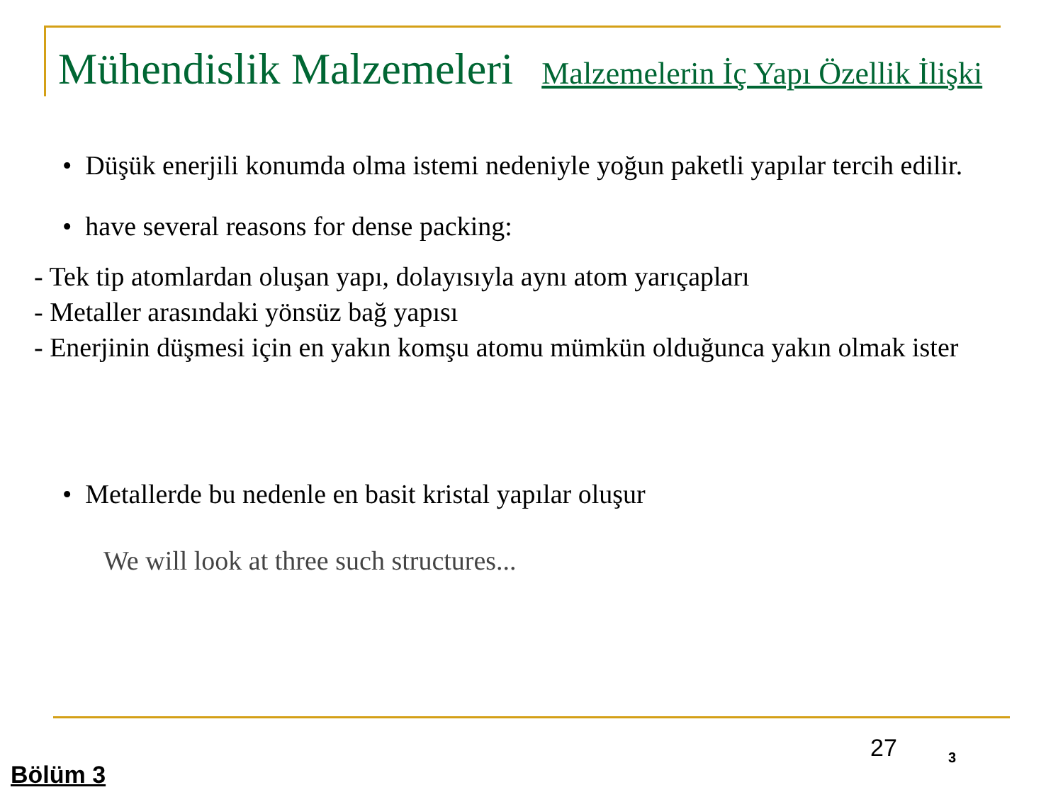Mühendislik Malzemeleri
Malzemelerin İç Yapı Özellik İlişki
• Düşük enerjili konumda olma istemi nedeniyle yoğun paketli yapılar tercih edilir.
• have several reasons for dense packing:
- Tek tip atomlardan oluşan yapı, dolayısıyla aynı atom yarıçapları
- Metaller arasındaki yönsüz bağ yapısı
- Enerjinin düşmesi için en yakın komşu atomu mümkün olduğunca yakın olmak ister
• Metallerde bu nedenle en basit kristal yapılar oluşur
We will look at three such structures...
27 3
Bölüm 3